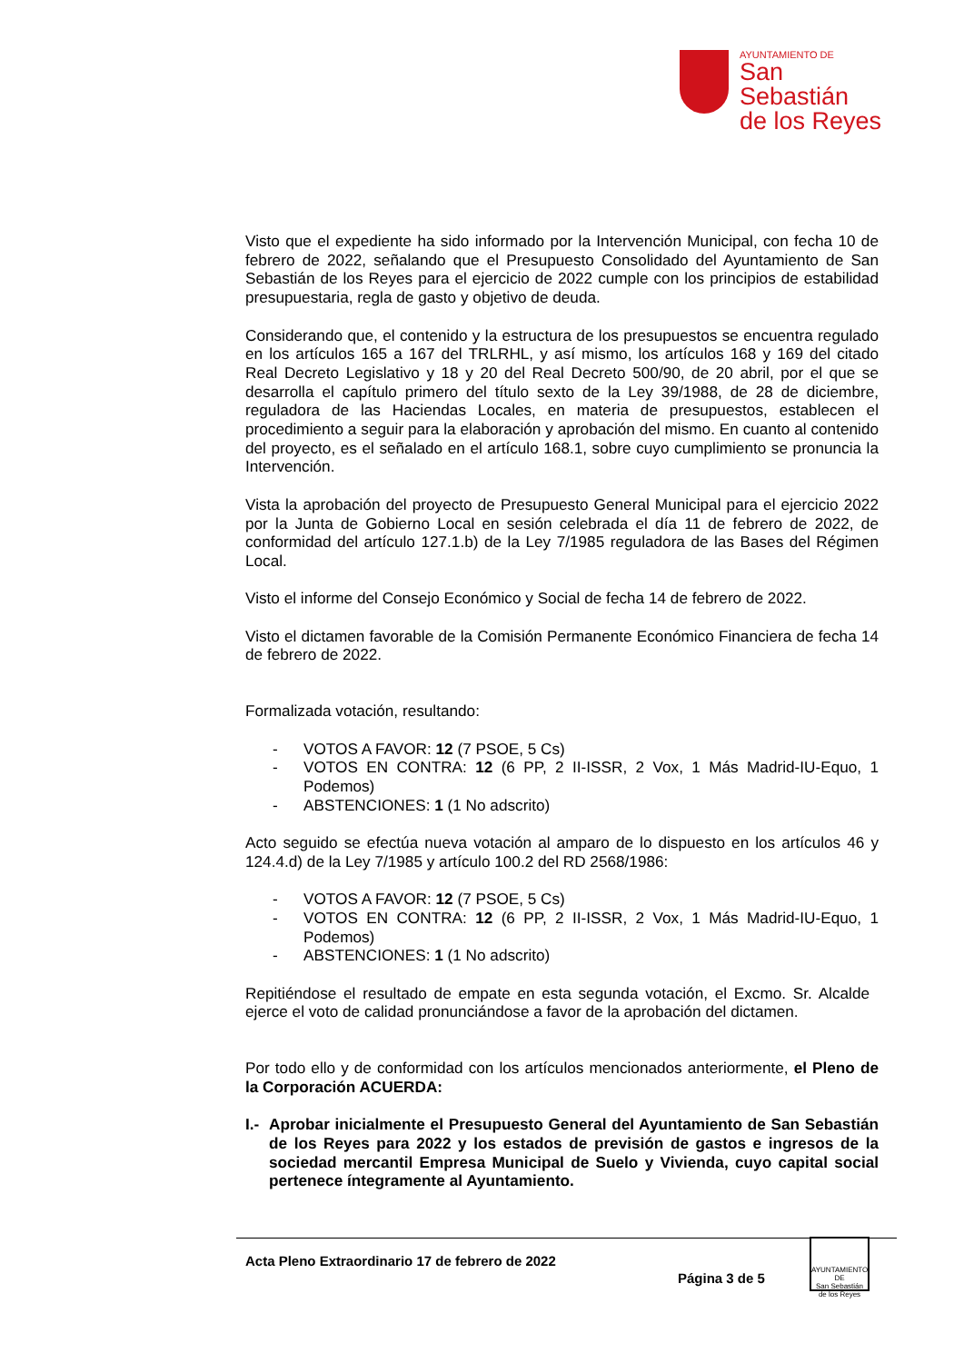AYUNTAMIENTO DE
San Sebastián
de los Reyes
Visto que el expediente ha sido informado por la Intervención Municipal, con fecha 10 de febrero de 2022, señalando que el Presupuesto Consolidado del Ayuntamiento de San Sebastián de los Reyes para el ejercicio de 2022 cumple con los principios de estabilidad presupuestaria, regla de gasto y objetivo de deuda.
Considerando que, el contenido y la estructura de los presupuestos se encuentra regulado en los artículos 165 a 167 del TRLRHL, y así mismo, los artículos 168 y 169 del citado Real Decreto Legislativo y 18 y 20 del Real Decreto 500/90, de 20 abril, por el que se desarrolla el capítulo primero del título sexto de la Ley 39/1988, de 28 de diciembre, reguladora de las Haciendas Locales, en materia de presupuestos, establecen el procedimiento a seguir para la elaboración y aprobación del mismo. En cuanto al contenido del proyecto, es el señalado en el artículo 168.1, sobre cuyo cumplimiento se pronuncia la Intervención.
Vista la aprobación del proyecto de Presupuesto General Municipal para el ejercicio 2022 por la Junta de Gobierno Local en sesión celebrada el día 11 de febrero de 2022, de conformidad del artículo 127.1.b) de la Ley 7/1985 reguladora de las Bases del Régimen Local.
Visto el informe del Consejo Económico y Social de fecha 14 de febrero de 2022.
Visto el dictamen favorable de la Comisión Permanente Económico Financiera de fecha 14 de febrero de 2022.
Formalizada votación, resultando:
- VOTOS A FAVOR: 12 (7 PSOE, 5 Cs)
- VOTOS EN CONTRA: 12 (6 PP, 2 II-ISSR, 2 Vox, 1 Más Madrid-IU-Equo, 1 Podemos)
- ABSTENCIONES: 1 (1 No adscrito)
Acto seguido se efectúa nueva votación al amparo de lo dispuesto en los artículos 46 y 124.4.d) de la Ley 7/1985 y artículo 100.2 del RD 2568/1986:
- VOTOS A FAVOR: 12 (7 PSOE, 5 Cs)
- VOTOS EN CONTRA: 12 (6 PP, 2 II-ISSR, 2 Vox, 1 Más Madrid-IU-Equo, 1 Podemos)
- ABSTENCIONES: 1 (1 No adscrito)
Repitiéndose el resultado de empate en esta segunda votación, el Excmo. Sr. Alcalde ejerce el voto de calidad pronunciándose a favor de la aprobación del dictamen.
Por todo ello y de conformidad con los artículos mencionados anteriormente, el Pleno de la Corporación ACUERDA:
I.- Aprobar inicialmente el Presupuesto General del Ayuntamiento de San Sebastián de los Reyes para 2022 y los estados de previsión de gastos e ingresos de la sociedad mercantil Empresa Municipal de Suelo y Vivienda, cuyo capital social pertenece íntegramente al Ayuntamiento.
Acta Pleno Extraordinario 17 de febrero de 2022
Página 3 de 5
AYUNTAMIENTO DE
San Sebastián
de los Reyes